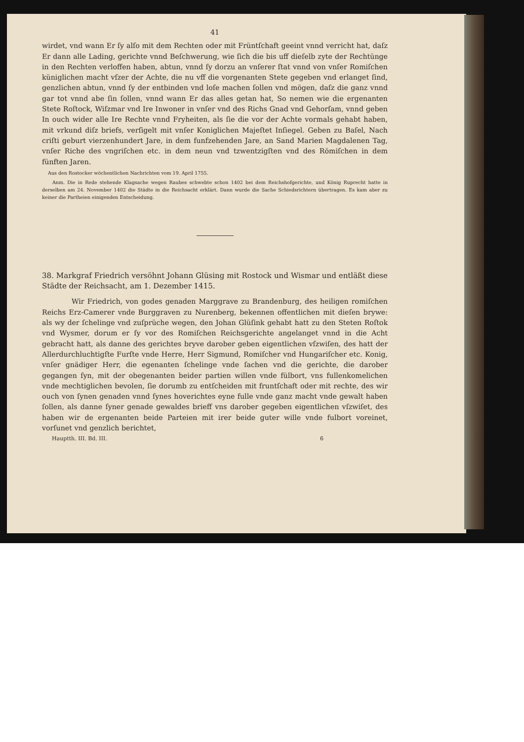41
wirdet, vnd wann Er ſy alſo mit dem Rechten oder mit Früntſchaft geeint vnnd verricht hat, daſz Er dann alle Lading, gerichte vnnd Beſchwerung, wie ſich die bis uff dieſelb zyte der Rechtünge in den Rechten verloffen haben, abtun, vnnd ſy dorzu an vnſerer ſtat vnnd von vnſer Romiſchen küniglichen macht vſzer der Achte, die nu vff die vorgenanten Stete gegeben vnd erlanget ſind, genzlichen abtun, vnnd ſy der entbinden vnd loſe machen ſollen vnd mögen, daſz die ganz vnnd gar tot vnnd abe ſin ſollen, vnnd wann Er das alles getan hat, So nemen wie die ergenanten Stete Roſtock, Wiſzmar vnd Ire Inwoner in vnſer vnd des Richs Gnad vnd Gehorſam, vnnd geben In ouch wider alle Ire Rechte vnnd Fryheiten, als ſie die vor der Achte vormals gehabt haben, mit vrkund diſz briefs, verſigelt mit vnſer Koniglichen Majeſtet Inſiegel. Geben zu Baſel, Nach criſti geburt vierzenhundert Jare, in dem funfzehenden Jare, an Sand Marien Magdalenen Tag, vnſer Riche des vngriſchen etc. in dem neun vnd tzwentzigſten vnd des Römiſchen in dem fünften Jaren.
Aus den Rostocker wöchentlichen Nachrichten vom 19. April 1755.
Anm. Die in Rede stehende Klagsache wegen Raubes schwebte schon 1402 bei dem Reichshofgerichte, und König Ruprecht hatte in derselben am 24. November 1402 die Städte in die Reichsacht erklärt. Dann wurde die Sache Schiedsrichtern übertragen. Es kam aber zu keiner die Partheien einigenden Entscheidung.
38. Markgraf Friedrich versöhnt Johann Glüsing mit Rostock und Wismar und entläßt diese Städte der Reichsacht, am 1. Dezember 1415.
Wir Friedrich, von godes genaden Marggrave zu Brandenburg, des heiligen romiſchen Reichs Erz-Camerer vnde Burggraven zu Nurenberg, bekennen offentlichen mit dieſen brywe: als wy der ſchelinge vnd zuſprüche wegen, den Johan Glüſink gehabt hatt zu den Steten Roſtok vnd Wysmer, dorum er ſy vor des Romiſchen Reichsgerichte angelanget vnnd in die Acht gebracht hatt, als danne des gerichtes bryve darober geben eigentlichen vſzwiſen, des hatt der Allerdurchluchtigſte Furſte vnde Herre, Herr Sigmund, Romiſcher vnd Hungariſcher etc. Konig, vnſer gnädiger Herr, die egenanten ſchelinge vnde ſachen vnd die gerichte, die darober gegangen ſyn, mit der obegenanten beider partien willen vnde fülbort, vns fullenkomelichen vnde mechtiglichen bevolen, ſie dorumb zu entſcheiden mit fruntſchaft oder mit rechte, des wir ouch von ſynen genaden vnnd ſynes hoverichtes eyne fulle vnde ganz macht vnde gewalt haben ſollen, als danne ſyner genade gewaldes brieff vns darober gegeben eigentlichen vſzwiſet, des haben wir de ergenanten beide Parteien mit irer beide guter wille vnde fulbort voreinet, vorſunet vnd genzlich berichtet,
Hauptth. III. Bd. III. 6